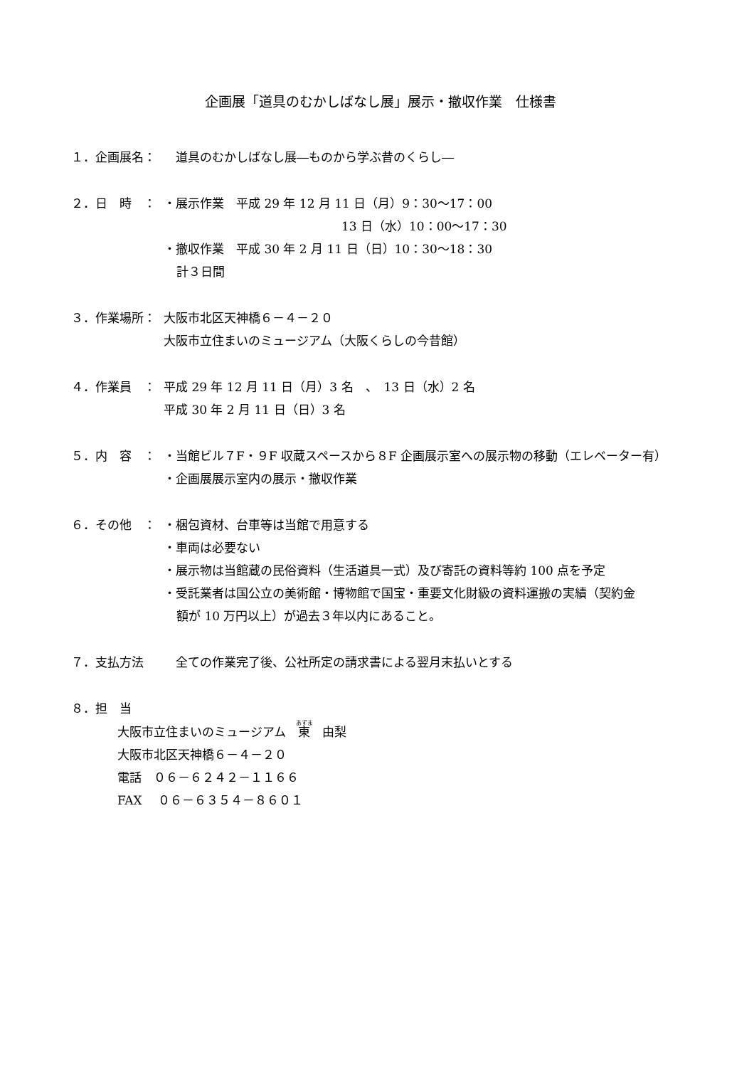企画展「道具のむかしばなし展」展示・撤収作業　仕様書
１．企画展名： 　道具のむかしばなし展―ものから学ぶ昔のくらし―
２．日　時　： ・展示作業　平成 29 年 12 月 11 日（月）9：30～17：00
13 日（水）10：00～17：30
・撤収作業　平成 30 年 2 月 11 日（日）10：30～18：30
計３日間
３．作業場所： 大阪市北区天神橋６－４－２０
大阪市立住まいのミュージアム（大阪くらしの今昔館）
４．作業員　： 平成 29 年 12 月 11 日（月）3 名　、　13 日（水）2 名
平成 30 年 2 月 11 日（日）3 名
５．内　容　： ・当館ビル７F・９F 収蔵スペースから８F 企画展示室への展示物の移動（エレベーター有）
・企画展展示室内の展示・撤収作業
６．その他　： ・梱包資材、台車等は当館で用意する
・車両は必要ない
・展示物は当館蔵の民俗資料（生活道具一式）及び寄託の資料等約 100 点を予定
・受託業者は国公立の美術館・博物館で国宝・重要文化財級の資料運搬の実績（契約金
額が 10 万円以上）が過去３年以内にあること。
７．支払方法 　全ての作業完了後、公社所定の請求書による翌月末払いとする
８．担　当
大阪市立住まいのミュージアム　東　由梨
大阪市北区天神橋６－４－２０
電話　０６－６２４２－１１６６
FAX　 ０６－６３５４－８６０１